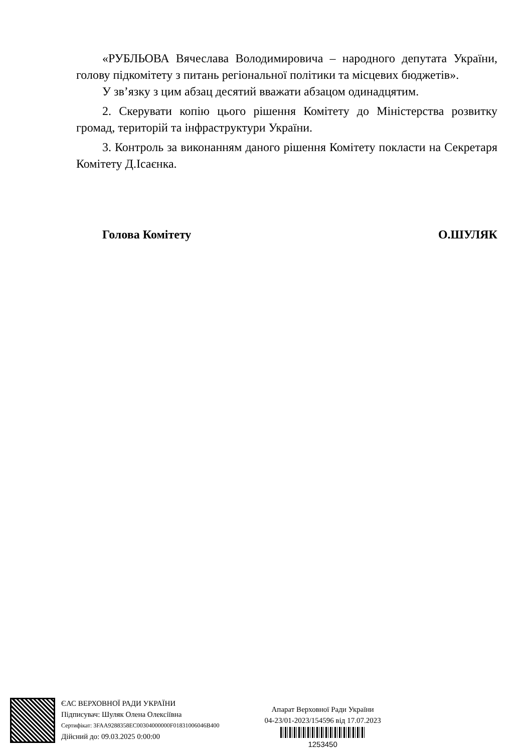«РУБЛЬОВА Вячеслава Володимировича – народного депутата України, голову підкомітету з питань регіональної політики та місцевих бюджетів».
У зв’язку з цим абзац десятий вважати абзацом одинадцятим.
2. Скерувати копію цього рішення Комітету до Міністерства розвитку громад, територій та інфраструктури України.
3. Контроль за виконанням даного рішення Комітету покласти на Секретаря Комітету Д.Ісаєнка.
Голова Комітету О.ШУЛЯК
ЄАС ВЕРХОВНОЇ РАДИ УКРАЇНИ
Підписувач: Шуляк Олена Олексіївна
Сертифікат: 3FAA9288358EC00304000000F01831006046B400
Дійсний до: 09.03.2025 0:00:00
Апарат Верховної Ради України
04-23/01-2023/154596 від 17.07.2023
1253450